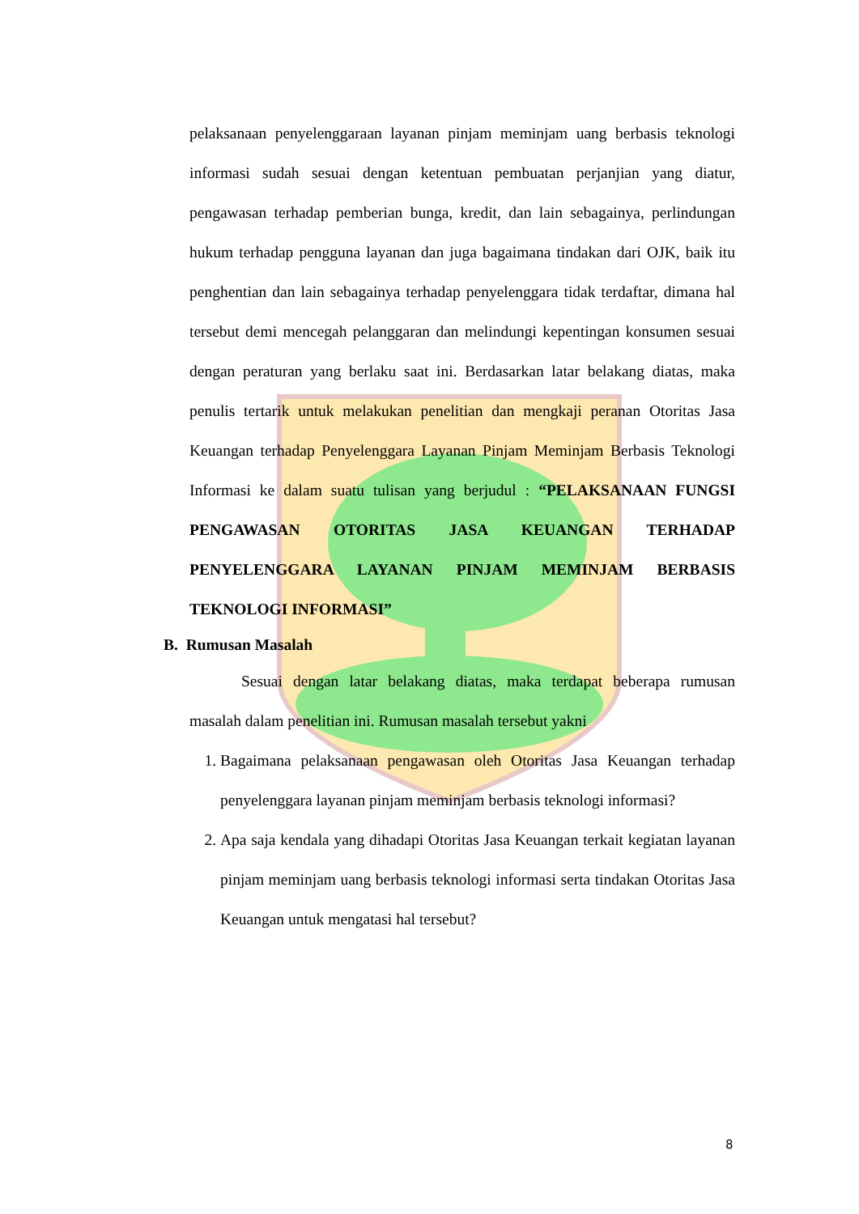pelaksanaan penyelenggaraan layanan pinjam meminjam uang berbasis teknologi informasi sudah sesuai dengan ketentuan pembuatan perjanjian yang diatur, pengawasan terhadap pemberian bunga, kredit, dan lain sebagainya, perlindungan hukum terhadap pengguna layanan dan juga bagaimana tindakan dari OJK, baik itu penghentian dan lain sebagainya terhadap penyelenggara tidak terdaftar, dimana hal tersebut demi mencegah pelanggaran dan melindungi kepentingan konsumen sesuai dengan peraturan yang berlaku saat ini. Berdasarkan latar belakang diatas, maka penulis tertarik untuk melakukan penelitian dan mengkaji peranan Otoritas Jasa Keuangan terhadap Penyelenggara Layanan Pinjam Meminjam Berbasis Teknologi Informasi ke dalam suatu tulisan yang berjudul : “PELAKSANAAN FUNGSI PENGAWASAN OTORITAS JASA KEUANGAN TERHADAP PENYELENGGARA LAYANAN PINJAM MEMINJAM BERBASIS TEKNOLOGI INFORMASI”
B. Rumusan Masalah
Sesuai dengan latar belakang diatas, maka terdapat beberapa rumusan masalah dalam penelitian ini. Rumusan masalah tersebut yakni
1. Bagaimana pelaksanaan pengawasan oleh Otoritas Jasa Keuangan terhadap penyelenggara layanan pinjam meminjam berbasis teknologi informasi?
2. Apa saja kendala yang dihadapi Otoritas Jasa Keuangan terkait kegiatan layanan pinjam meminjam uang berbasis teknologi informasi serta tindakan Otoritas Jasa Keuangan untuk mengatasi hal tersebut?
8